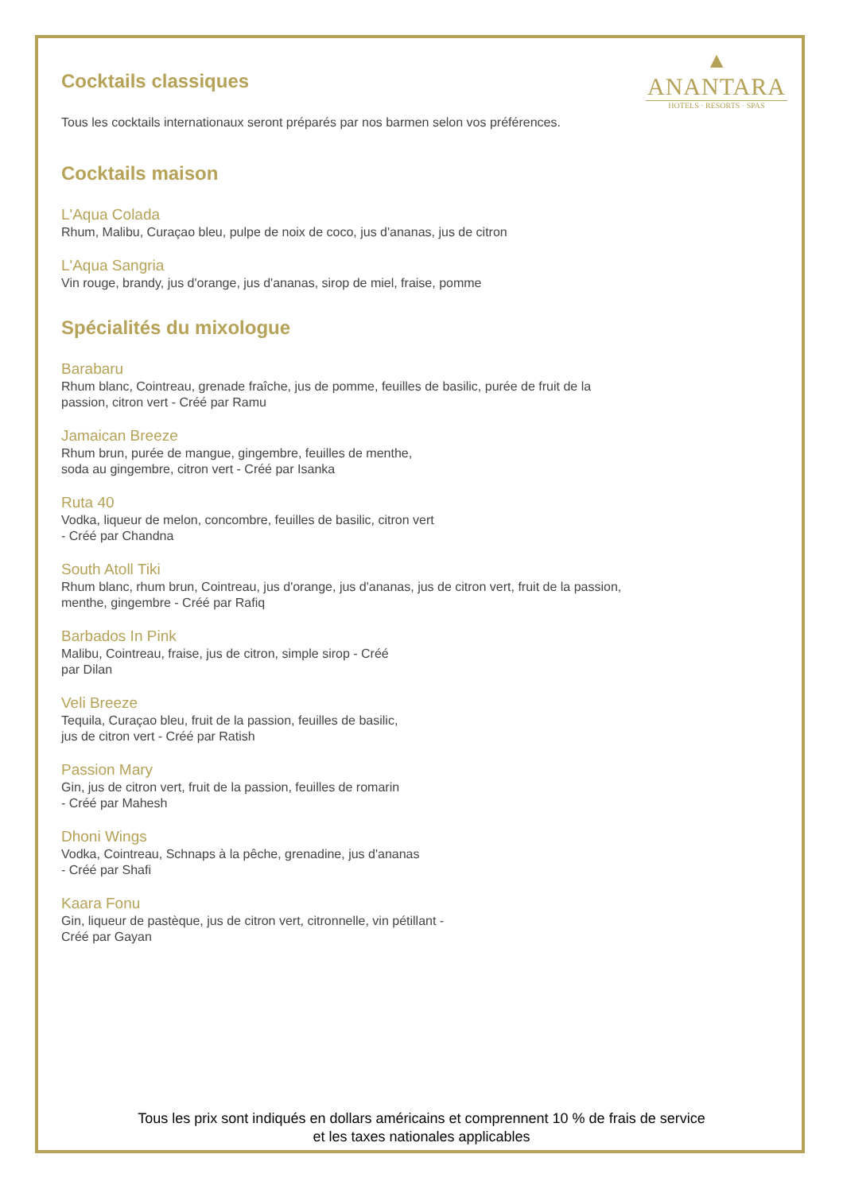▲
ANANTARA
HOTELS · RESORTS · SPAS
Cocktails classiques
Tous les cocktails internationaux seront préparés par nos barmen selon vos préférences.
Cocktails maison
L'Aqua Colada
Rhum, Malibu, Curaçao bleu, pulpe de noix de coco, jus d'ananas, jus de citron
L'Aqua Sangria
Vin rouge, brandy, jus d'orange, jus d'ananas, sirop de miel, fraise, pomme
Spécialités du mixologue
Barabaru
Rhum blanc, Cointreau, grenade fraîche, jus de pomme, feuilles de basilic, purée de fruit de la
passion, citron vert - Créé par Ramu
Jamaican Breeze
Rhum brun, purée de mangue, gingembre, feuilles de menthe,
soda au gingembre, citron vert - Créé par Isanka
Ruta 40
Vodka, liqueur de melon, concombre, feuilles de basilic, citron vert
- Créé par Chandna
South Atoll Tiki
Rhum blanc, rhum brun, Cointreau, jus d'orange, jus d'ananas, jus de citron vert, fruit de la passion,
menthe, gingembre - Créé par Rafiq
Barbados In Pink
Malibu, Cointreau, fraise, jus de citron, simple sirop - Créé
par Dilan
Veli Breeze
Tequila, Curaçao bleu, fruit de la passion, feuilles de basilic,
jus de citron vert - Créé par Ratish
Passion Mary
Gin, jus de citron vert, fruit de la passion, feuilles de romarin
- Créé par Mahesh
Dhoni Wings
Vodka, Cointreau, Schnaps à la pêche, grenadine, jus d'ananas
- Créé par Shafi
Kaara Fonu
Gin, liqueur de pastèque, jus de citron vert, citronnelle, vin pétillant -
Créé par Gayan
Tous les prix sont indiqués en dollars américains et comprennent 10 % de frais de service
et les taxes nationales applicables